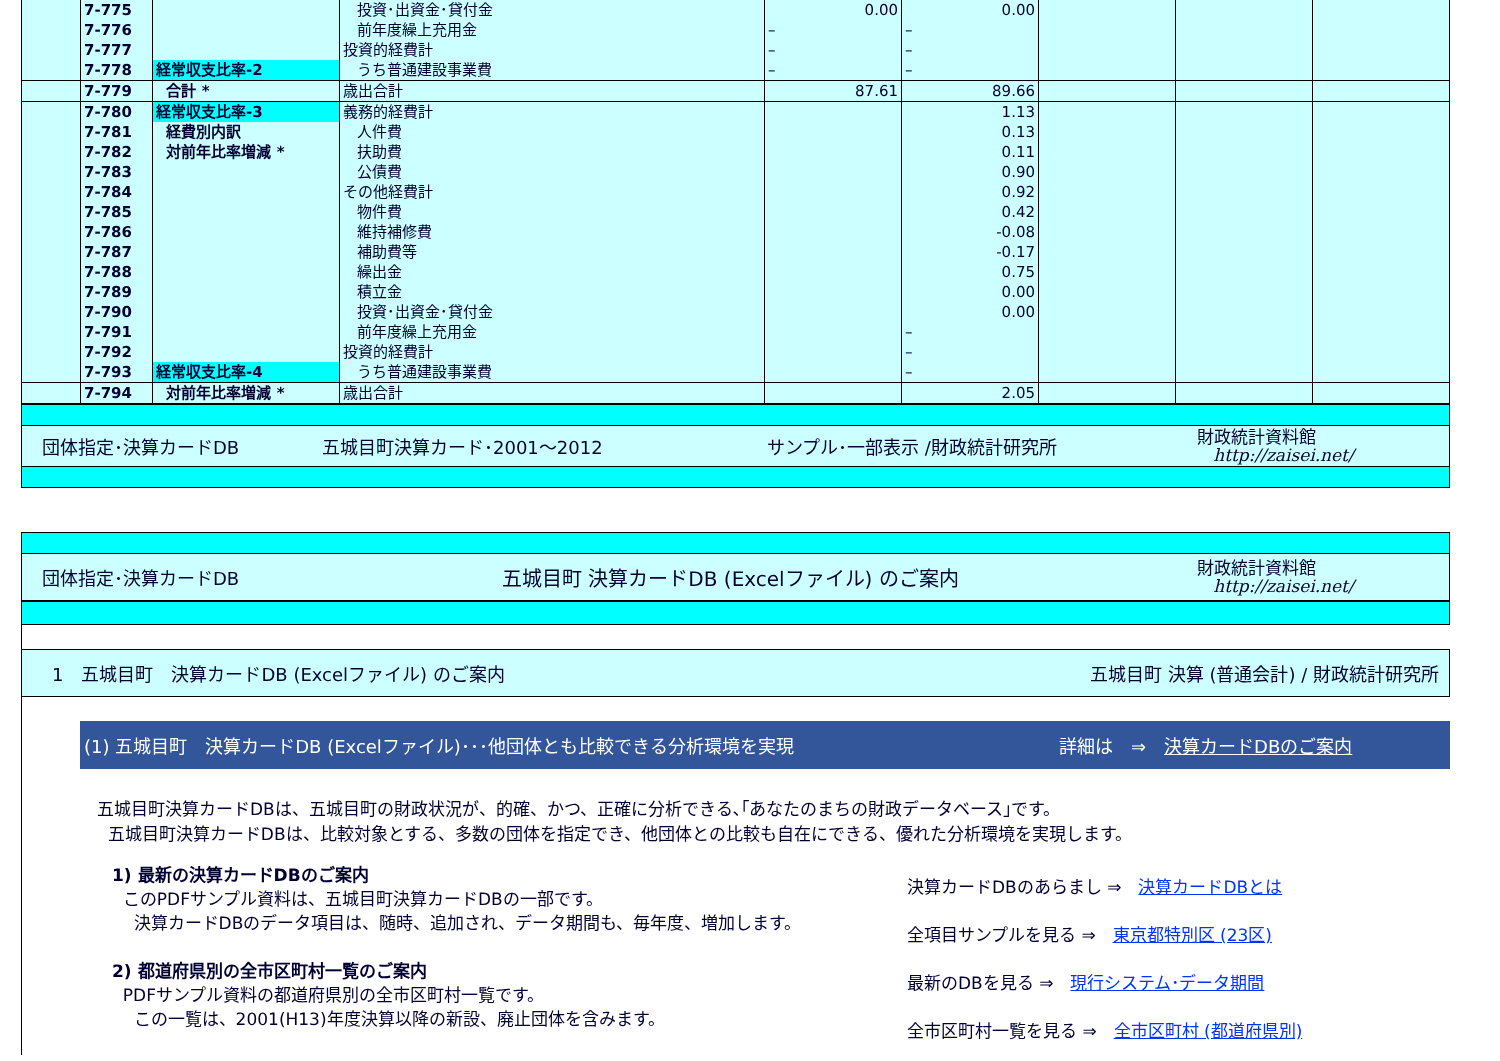| | 7-775 | | 投資･出資金･貸付金 | 0.00 | 0.00 | | | |
| | 7-776 | | 前年度繰上充用金 | – | – | | | |
| | 7-777 | | 投資的経費計 | – | – | | | |
| | 7-778 | 経常収支比率-2 | うち普通建設事業費 | – | – | | | |
| | 7-779 | 合計 * | 歳出合計 | 87.61 | 89.66 | | | |
| | 7-780 | 経常収支比率-3 | 義務的経費計 | | 1.13 | | | |
| | 7-781 | 経費別内訳 | 人件費 | | 0.13 | | | |
| | 7-782 | 対前年比率増減 * | 扶助費 | | 0.11 | | | |
| | 7-783 | | 公債費 | | 0.90 | | | |
| | 7-784 | | その他経費計 | | 0.92 | | | |
| | 7-785 | | 物件費 | | 0.42 | | | |
| | 7-786 | | 維持補修費 | | -0.08 | | | |
| | 7-787 | | 補助費等 | | -0.17 | | | |
| | 7-788 | | 繰出金 | | 0.75 | | | |
| | 7-789 | | 積立金 | | 0.00 | | | |
| | 7-790 | | 投資･出資金･貸付金 | | 0.00 | | | |
| | 7-791 | | 前年度繰上充用金 | | – | | | |
| | 7-792 | | 投資的経費計 | | – | | | |
| | 7-793 | 経常収支比率-4 | うち普通建設事業費 | | – | | | |
| | 7-794 | 対前年比率増減 * | 歳出合計 | | 2.05 | | | |
団体指定･決算カードDB 五城目町決算カード･2001～2012 サンプル･一部表示 /財政統計研究所 財政統計資料館
http://zaisei.net/
団体指定･決算カードDB 五城目町 決算カードDB (Excelファイル) のご案内 財政統計資料館
http://zaisei.net/
1　五城目町　決算カードDB (Excelファイル) のご案内 五城目町 決算 (普通会計) / 財政統計研究所
(1) 五城目町　決算カードDB (Excelファイル)･･･他団体とも比較できる分析環境を実現 詳細は　⇒　決算カードDBのご案内
五城目町決算カードDBは、五城目町の財政状況が、的確、かつ、正確に分析できる､｢あなたのまちの財政データベース｣です。
五城目町決算カードDBは、比較対象とする、多数の団体を指定でき、他団体との比較も自在にできる、優れた分析環境を実現します。
1) 最新の決算カードDBのご案内
このPDFサンプル資料は、五城目町決算カードDBの一部です。
決算カードDBのデータ項目は、随時、追加され、データ期間も、毎年度、増加します。
2) 都道府県別の全市区町村一覧のご案内
PDFサンプル資料の都道府県別の全市区町村一覧です。
この一覧は、2001(H13)年度決算以降の新設、廃止団体を含みます。
決算カードDBのあらまし ⇒　決算カードDBとは
全項目サンプルを見る ⇒　東京都特別区 (23区)
最新のDBを見る ⇒　現行システム･データ期間
全市区町村一覧を見る ⇒　全市区町村 (都道府県別)